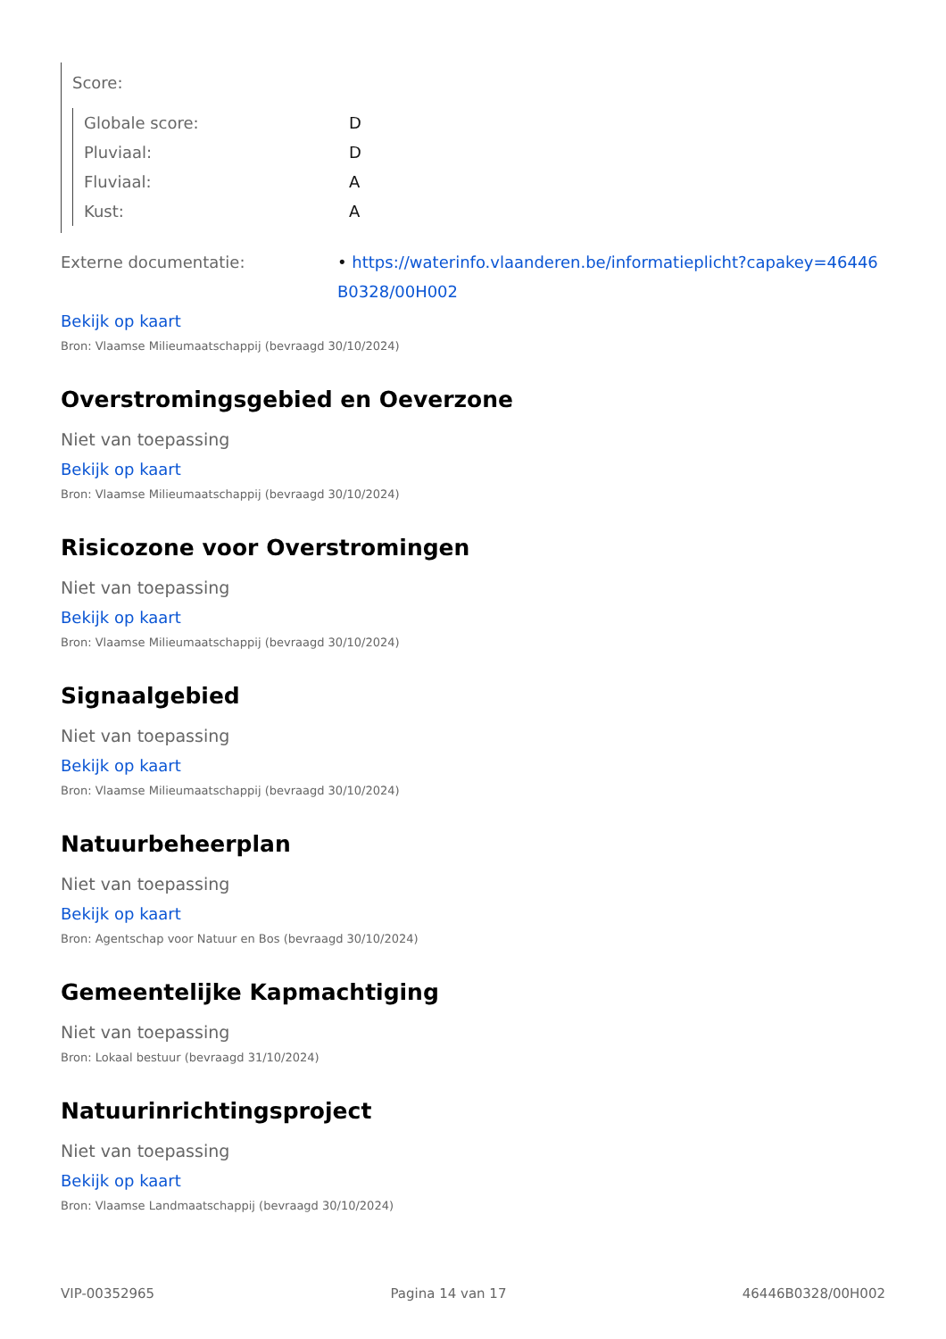Score:
Globale score: D
Pluviaal: D
Fluviaal: A
Kust: A
Externe documentatie: • https://waterinfo.vlaanderen.be/informatieplicht?capakey=46446 B0328/00H002
Bekijk op kaart
Bron: Vlaamse Milieumaatschappij (bevraagd 30/10/2024)
Overstromingsgebied en Oeverzone
Niet van toepassing
Bekijk op kaart
Bron: Vlaamse Milieumaatschappij (bevraagd 30/10/2024)
Risicozone voor Overstromingen
Niet van toepassing
Bekijk op kaart
Bron: Vlaamse Milieumaatschappij (bevraagd 30/10/2024)
Signaalgebied
Niet van toepassing
Bekijk op kaart
Bron: Vlaamse Milieumaatschappij (bevraagd 30/10/2024)
Natuurbeheerplan
Niet van toepassing
Bekijk op kaart
Bron: Agentschap voor Natuur en Bos (bevraagd 30/10/2024)
Gemeentelijke Kapmachtiging
Niet van toepassing
Bron: Lokaal bestuur (bevraagd 31/10/2024)
Natuurinrichtingsproject
Niet van toepassing
Bekijk op kaart
Bron: Vlaamse Landmaatschappij (bevraagd 30/10/2024)
VIP-00352965 Pagina 14 van 17 46446B0328/00H002